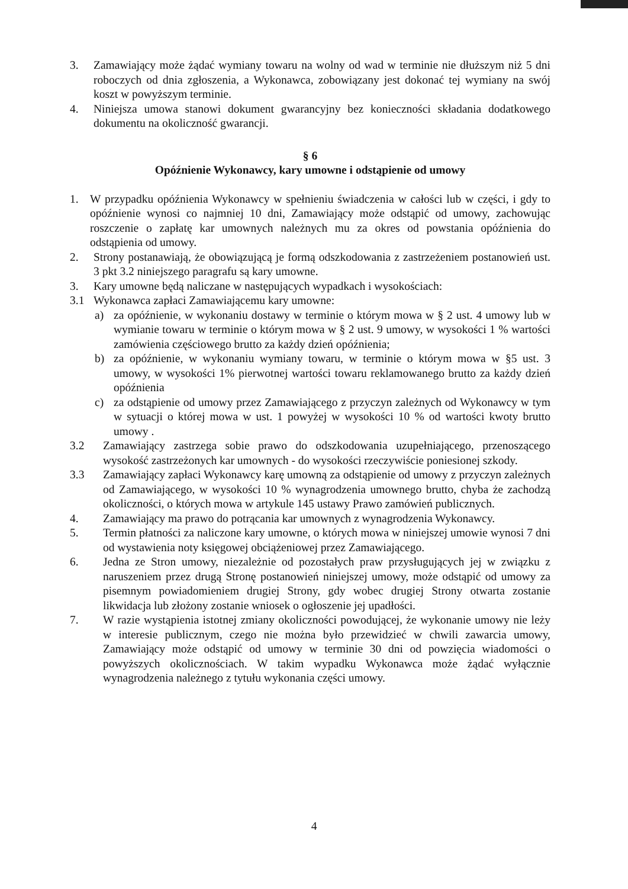3. Zamawiający może żądać wymiany towaru na wolny od wad w terminie nie dłuższym niż 5 dni roboczych od dnia zgłoszenia, a Wykonawca, zobowiązany jest dokonać tej wymiany na swój koszt w powyższym terminie.
4. Niniejsza umowa stanowi dokument gwarancyjny bez konieczności składania dodatkowego dokumentu na okoliczność gwarancji.
§ 6
Opóźnienie Wykonawcy, kary umowne i odstąpienie od umowy
1. W przypadku opóźnienia Wykonawcy w spełnieniu świadczenia w całości lub w części, i gdy to opóźnienie wynosi co najmniej 10 dni, Zamawiający może odstąpić od umowy, zachowując roszczenie o zapłatę kar umownych należnych mu za okres od powstania opóźnienia do odstąpienia od umowy.
2. Strony postanawiają, że obowiązującą je formą odszkodowania z zastrzeżeniem postanowień ust. 3 pkt 3.2 niniejszego paragrafu są kary umowne.
3. Kary umowne będą naliczane w następujących wypadkach i wysokościach:
3.1 Wykonawca zapłaci Zamawiającemu kary umowne:
a) za opóźnienie, w wykonaniu dostawy w terminie o którym mowa w § 2 ust. 4 umowy lub w wymianie towaru w terminie o którym mowa w § 2 ust. 9 umowy, w wysokości 1 % wartości zamówienia częściowego brutto za każdy dzień opóźnienia;
b) za opóźnienie, w wykonaniu wymiany towaru, w terminie o którym mowa w §5 ust. 3 umowy, w wysokości 1% pierwotnej wartości towaru reklamowanego brutto za każdy dzień opóźnienia
c) za odstąpienie od umowy przez Zamawiającego z przyczyn zależnych od Wykonawcy w tym w sytuacji o której mowa w ust. 1 powyżej w wysokości 10 % od wartości kwoty brutto umowy .
3.2 Zamawiający zastrzega sobie prawo do odszkodowania uzupełniającego, przenoszącego wysokość zastrzeżonych kar umownych - do wysokości rzeczywiście poniesionej szkody.
3.3 Zamawiający zapłaci Wykonawcy karę umowną za odstąpienie od umowy z przyczyn zależnych od Zamawiającego, w wysokości 10 % wynagrodzenia umownego brutto, chyba że zachodzą okoliczności, o których mowa w artykule 145 ustawy Prawo zamówień publicznych.
4. Zamawiający ma prawo do potrącania kar umownych z wynagrodzenia Wykonawcy.
5. Termin płatności za naliczone kary umowne, o których mowa w niniejszej umowie wynosi 7 dni od wystawienia noty księgowej obciążeniowej przez Zamawiającego.
6. Jedna ze Stron umowy, niezależnie od pozostałych praw przysługujących jej w związku z naruszeniem przez drugą Stronę postanowień niniejszej umowy, może odstąpić od umowy za pisemnym powiadomieniem drugiej Strony, gdy wobec drugiej Strony otwarta zostanie likwidacja lub złożony zostanie wniosek o ogłoszenie jej upadłości.
7. W razie wystąpienia istotnej zmiany okoliczności powodującej, że wykonanie umowy nie leży w interesie publicznym, czego nie można było przewidzieć w chwili zawarcia umowy, Zamawiający może odstąpić od umowy w terminie 30 dni od powzięcia wiadomości o powyższych okolicznościach. W takim wypadku Wykonawca może żądać wyłącznie wynagrodzenia należnego z tytułu wykonania części umowy.
4